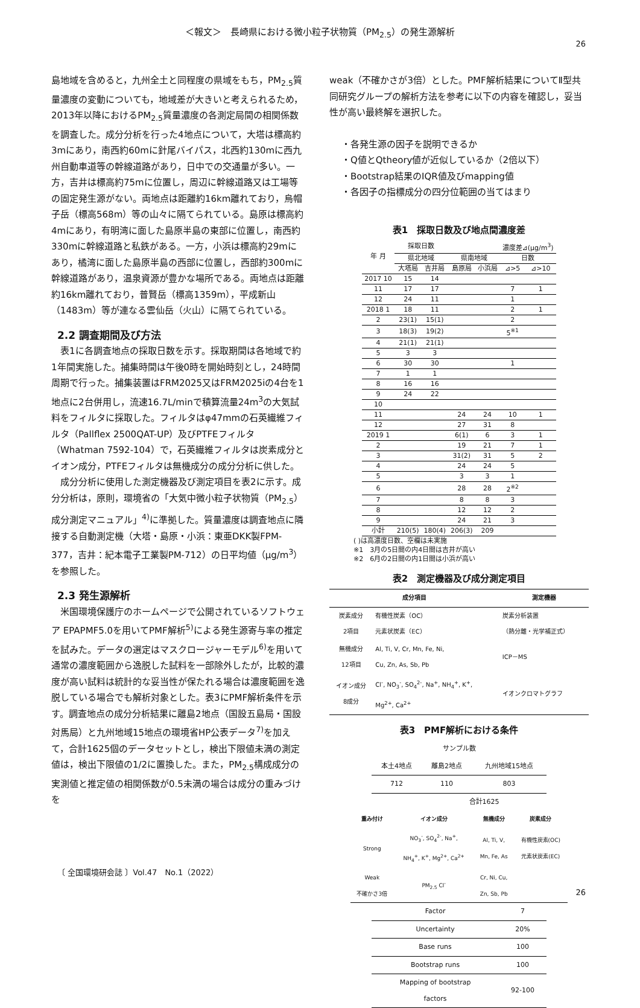＜報文＞　長崎県における微小粒子状物質（PM<sub>2.5</sub>）の発生源解析
26
島地域を含めると，九州全土と同程度の県域をもち，PM<sub>2.5</sub>質量濃度の変動についても，地域差が大きいと考えられるため，2013年以降におけるPM<sub>2.5</sub>質量濃度の各測定局間の相関係数を調査した。成分分析を行った4地点について，大塔は標高約3mにあり，南西約60mに針尾バイパス，北西約130mに西九州自動車道等の幹線道路があり，日中での交通量が多い。一方，吉井は標高約75mに位置し，周辺に幹線道路又は工場等の固定発生源がない。両地点は距離約16km離れており，烏帽子岳（標高568m）等の山々に隔てられている。島原は標高約4mにあり，有明湾に面した島原半島の東部に位置し，南西約330mに幹線道路と私鉄がある。一方，小浜は標高約29mにあり，橘湾に面した島原半島の西部に位置し，西部約300mに幹線道路があり，温泉資源が豊かな場所である。両地点は距離約16km離れており，普賢岳（標高1359m），平成新山（1483m）等が連なる雲仙岳（火山）に隔てられている。
2.2 調査期間及び方法
　表1に各調査地点の採取日数を示す。採取期間は各地域で約1年間実施した。捕集時間は午後0時を開始時刻とし，24時間周期で行った。捕集装置はFRM2025又はFRM2025iの4台を1地点に2台併用し，流速16.7L/minで積算流量24m<sup>3</sup>の大気試料をフィルタに採取した。フィルタはφ47mmの石英繊維フィルタ（Pallflex 2500QAT-UP）及びPTFEフィルタ（Whatman 7592-104）で，石英繊維フィルタは炭素成分とイオン成分，PTFEフィルタは無機成分の成分分析に供した。
　成分分析に使用した測定機器及び測定項目を表2に示す。成分分析は，原則，環境省の「大気中微小粒子状物質（PM<sub>2.5</sub>）成分測定マニュアル」<sup>4)</sup>に準拠した。質量濃度は調査地点に隣接する自動測定機（大塔・島原・小浜：東亜DKK製FPM-377，吉井：紀本電子工業製PM-712）の日平均値（μg/m<sup>3</sup>）を参照した。
2.3 発生源解析
　米国環境保護庁のホームページで公開されているソフトウェア EPAPMF5.0を用いてPMF解析<sup>5)</sup>による発生源寄与率の推定を試みた。データの選定はマスクロージャーモデル<sup>6)</sup>を用いて通常の濃度範囲から逸脱した試料を一部除外したが，比較的濃度が高い試料は統計的な妥当性が保たれる場合は濃度範囲を逸脱している場合でも解析対象とした。表3にPMF解析条件を示す。調査地点の成分分析結果に離島2地点（国設五島局・国設対馬局）と九州地域15地点の環境省HP公表データ<sup>7)</sup>を加えて，合計1625個のデータセットとし，検出下限値未満の測定値は，検出下限値の1/2に置換した。また，PM<sub>2.5</sub>構成成分の実測値と推定値の相関係数が0.5未満の場合は成分の重みづけを
weak（不確かさが3倍）とした。PMF解析結果についてⅡ型共同研究グループの解析方法を参考に以下の内容を確認し，妥当性が高い最終解を選択した。
・各発生源の因子を説明できるか
・Q値とQtheory値が近似しているか（2倍以下）
・Bootstrap結果のIQR値及びmapping値
・各因子の指標成分の四分位範囲の当てはまり
表1　採取日数及び地点間濃度差
| 年 月 | 採取日数 | | | | 濃度差⊿(μg/m<sup>3</sup>) | |
| | 県北地域 | | 県南地域 | | 日数 | |
| | 大塔局 | 吉井局 | 島原局 | 小浜局 | ⊿>5 | ⊿>10 |
| 2017 10 | 15 | 14 | | | | |
| 11 | 17 | 17 | | | 7 | 1 |
| 12 | 24 | 11 | | | 1 | |
| 2018 1 | 18 | 11 | | | 2 | 1 |
| 2 | 23(1) | 15(1) | | | 2 | |
| 3 | 18(3) | 19(2) | | | 5<sup>※1</sup> | |
| 4 | 21(1) | 21(1) | | | | |
| 5 | 3 | 3 | | | | |
| 6 | 30 | 30 | | | 1 | |
| 7 | 1 | 1 | | | | |
| 8 | 16 | 16 | | | | |
| 9 | 24 | 22 | | | | |
| 10 | | | | | | |
| 11 | | | 24 | 24 | 10 | 1 |
| 12 | | | 27 | 31 | 8 | |
| 2019 1 | | | 6(1) | 6 | 3 | 1 |
| 2 | | | 19 | 21 | 7 | 1 |
| 3 | | | 31(2) | 31 | 5 | 2 |
| 4 | | | 24 | 24 | 5 | |
| 5 | | | 3 | 3 | 1 | |
| 6 | | | 28 | 28 | 2<sup>※2</sup> | |
| 7 | | | 8 | 8 | 3 | |
| 8 | | | 12 | 12 | 2 | |
| 9 | | | 24 | 21 | 3 | |
| 小計 | 210(5) | 180(4) | 206(3) | 209 | | |
( )は高濃度日数、空欄は未実施
※1　3月の5日間の内4日間は吉井が高い
※2　6月の2日間の内1日間は小浜が高い
表2　測定機器及び成分測定項目
| 成分項目 | | 測定機器 |
| --- | --- | --- |
| 炭素成分 2項目 | 有機性炭素（OC） 元素状炭素（EC） | 炭素分析装置 （熱分離・光学補正式） |
| 無機成分 12項目 | Al, Ti, V, Cr, Mn, Fe, Ni, Cu, Zn, As, Sb, Pb | ICP－MS |
| イオン成分 8成分 | Cl<sup>-</sup>, NO<sub>3</sub><sup>-</sup>, SO<sub>4</sub><sup>2-</sup>, Na<sup>+</sup>, NH<sub>4</sub><sup>+</sup>, K<sup>+</sup>, Mg<sup>2+</sup>, Ca<sup>2+</sup> | イオンクロマトグラフ |
表3　PMF解析における条件
| サンプル数 | | |
| 本土4地点 | 離島2地点 | 九州地域15地点 |
| 712 | 110 | 803 |
| | 合計1625 | |
| 重み付け | イオン成分 | 無機成分 | 炭素成分 |
| --- | --- | --- | --- |
| Strong | NO<sub>3</sub><sup>-</sup>, SO<sub>4</sub><sup>2-</sup>, Na<sup>+</sup>, NH<sub>4</sub><sup>+</sup>, K<sup>+</sup>, Mg<sup>2+</sup>, Ca<sup>2+</sup> | Al, Ti, V, Mn, Fe, As | 有機性炭素(OC) 元素状炭素(EC) |
| Weak 不確かさ3倍 | PM<sub>2.5</sub> Cl<sup>-</sup> | Cr, Ni, Cu, Zn, Sb, Pb | |
| Factor | 7 |
| Uncertainty | 20% |
| Base runs | 100 |
| Bootstrap runs | 100 |
| Mapping of bootstrap factors | 92-100 |
〔 全国環境研会誌 〕Vol.47　No.1（2022）
26